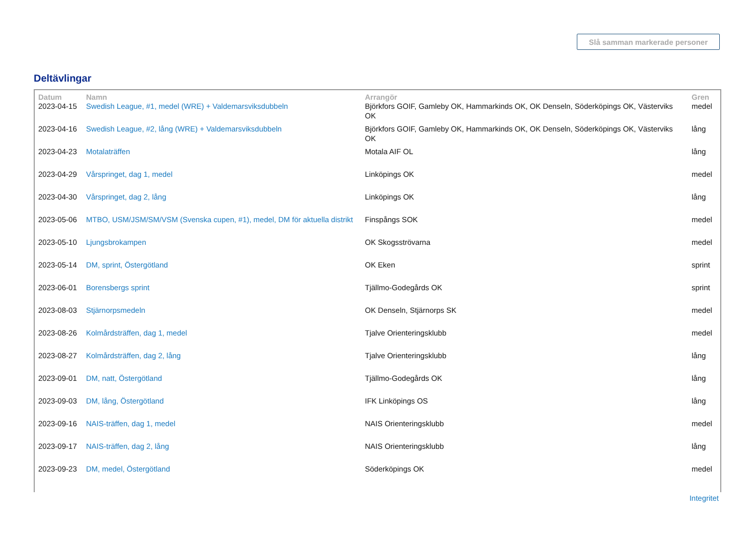Slå samman markerade personer
Deltävlingar
| Datum | Namn | Arrangör | Gren |
| --- | --- | --- | --- |
| 2023-04-15 | Swedish League, #1, medel (WRE) + Valdemarsviksdubbeln | Björkfors GOIF, Gamleby OK, Hammarkinds OK, OK Denseln, Söderköpings OK, Västerviks OK | medel |
| 2023-04-16 | Swedish League, #2, lång (WRE) + Valdemarsviksdubbeln | Björkfors GOIF, Gamleby OK, Hammarkinds OK, OK Denseln, Söderköpings OK, Västerviks OK | lång |
| 2023-04-23 | Motalaträffen | Motala AIF OL | lång |
| 2023-04-29 | Vårspringet, dag 1, medel | Linköpings OK | medel |
| 2023-04-30 | Vårspringet, dag 2, lång | Linköpings OK | lång |
| 2023-05-06 | MTBO, USM/JSM/SM/VSM (Svenska cupen, #1), medel, DM för aktuella distrikt | Finspångs SOK | medel |
| 2023-05-10 | Ljungsbrokampen | OK Skogsströvarna | medel |
| 2023-05-14 | DM, sprint, Östergötland | OK Eken | sprint |
| 2023-06-01 | Borensbergs sprint | Tjällmo-Godegårds OK | sprint |
| 2023-08-03 | Stjärnorpsmedeln | OK Denseln, Stjärnorps SK | medel |
| 2023-08-26 | Kolmårdsträffen, dag 1, medel | Tjalve Orienteringsklubb | medel |
| 2023-08-27 | Kolmårdsträffen, dag 2, lång | Tjalve Orienteringsklubb | lång |
| 2023-09-01 | DM, natt, Östergötland | Tjällmo-Godegårds OK | lång |
| 2023-09-03 | DM, lång, Östergötland | IFK Linköpings OS | lång |
| 2023-09-16 | NAIS-träffen, dag 1, medel | NAIS Orienteringsklubb | medel |
| 2023-09-17 | NAIS-träffen, dag 2, lång | NAIS Orienteringsklubb | lång |
| 2023-09-23 | DM, medel, Östergötland | Söderköpings OK | medel |
Integritet